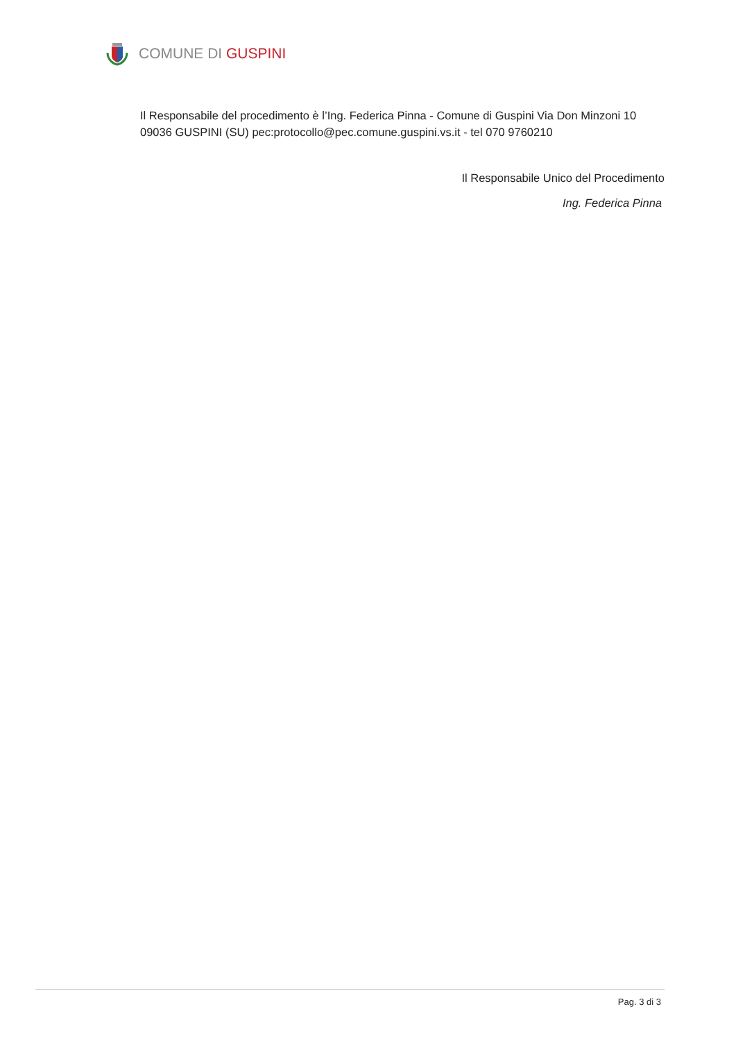COMUNE DI GUSPINI
Il Responsabile del procedimento è l’Ing. Federica Pinna - Comune di Guspini Via Don Minzoni 10 09036 GUSPINI (SU) pec:protocollo@pec.comune.guspini.vs.it - tel 070 9760210
Il Responsabile Unico del Procedimento
Ing. Federica Pinna
Pag. 3 di 3